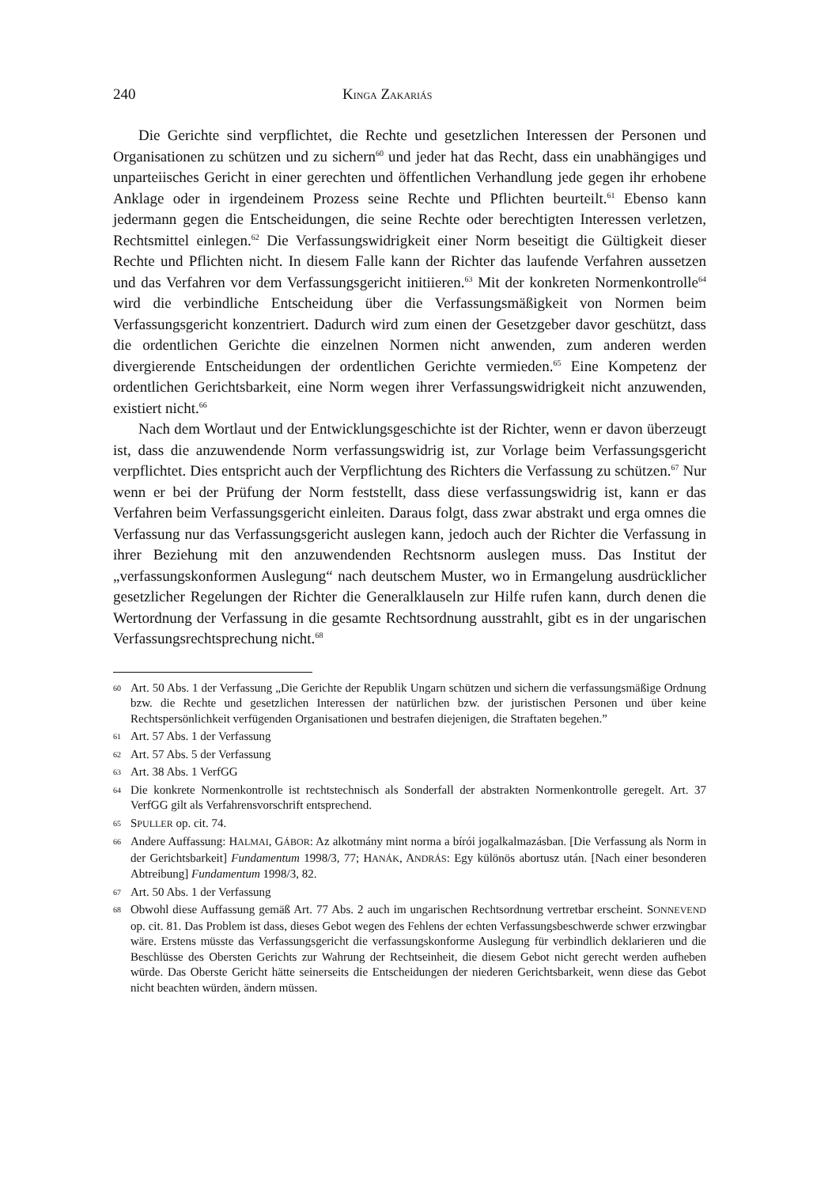240 KINGA ZAKARIÁS
Die Gerichte sind verpflichtet, die Rechte und gesetzlichen Interessen der Personen und Organisationen zu schützen und zu sichern<sup>60</sup> und jeder hat das Recht, dass ein unabhängiges und unparteiisches Gericht in einer gerechten und öffentlichen Verhandlung jede gegen ihr erhobene Anklage oder in irgendeinem Prozess seine Rechte und Pflichten beurteilt.<sup>61</sup> Ebenso kann jedermann gegen die Entscheidungen, die seine Rechte oder berechtigten Interessen verletzen, Rechtsmittel einlegen.<sup>62</sup> Die Verfassungswidrigkeit einer Norm beseitigt die Gültigkeit dieser Rechte und Pflichten nicht. In diesem Falle kann der Richter das laufende Verfahren aussetzen und das Verfahren vor dem Verfassungsgericht initiieren.<sup>63</sup> Mit der konkreten Normenkontrolle<sup>64</sup> wird die verbindliche Entscheidung über die Verfassungsmäßigkeit von Normen beim Verfassungsgericht konzentriert. Dadurch wird zum einen der Gesetzgeber davor geschützt, dass die ordentlichen Gerichte die einzelnen Normen nicht anwenden, zum anderen werden divergierende Entscheidungen der ordentlichen Gerichte vermieden.<sup>65</sup> Eine Kompetenz der ordentlichen Gerichtsbarkeit, eine Norm wegen ihrer Verfassungswidrigkeit nicht anzuwenden, existiert nicht.<sup>66</sup>
Nach dem Wortlaut und der Entwicklungsgeschichte ist der Richter, wenn er davon überzeugt ist, dass die anzuwendende Norm verfassungswidrig ist, zur Vorlage beim Verfassungsgericht verpflichtet. Dies entspricht auch der Verpflichtung des Richters die Verfassung zu schützen.<sup>67</sup> Nur wenn er bei der Prüfung der Norm feststellt, dass diese verfassungswidrig ist, kann er das Verfahren beim Verfassungsgericht einleiten. Daraus folgt, dass zwar abstrakt und erga omnes die Verfassung nur das Verfassungsgericht auslegen kann, jedoch auch der Richter die Verfassung in ihrer Beziehung mit den anzuwendenden Rechtsnorm auslegen muss. Das Institut der „verfassungskonformen Auslegung“ nach deutschem Muster, wo in Ermangelung ausdrücklicher gesetzlicher Regelungen der Richter die Generalklauseln zur Hilfe rufen kann, durch denen die Wertordnung der Verfassung in die gesamte Rechtsordnung ausstrahlt, gibt es in der ungarischen Verfassungsrechtsprechung nicht.<sup>68</sup>
60 Art. 50 Abs. 1 der Verfassung „Die Gerichte der Republik Ungarn schützen und sichern die verfassungsmäßige Ordnung bzw. die Rechte und gesetzlichen Interessen der natürlichen bzw. der juristischen Personen und über keine Rechtspersönlichkeit verfügenden Organisationen und bestrafen diejenigen, die Straftaten begehen.”
61 Art. 57 Abs. 1 der Verfassung
62 Art. 57 Abs. 5 der Verfassung
63 Art. 38 Abs. 1 VerfGG
64 Die konkrete Normenkontrolle ist rechtstechnisch als Sonderfall der abstrakten Normenkontrolle geregelt. Art. 37 VerfGG gilt als Verfahrensvorschrift entsprechend.
65 SPULLER op. cit. 74.
66 Andere Auffassung: HALMAI, GÁBOR: Az alkotmány mint norma a bírói jogalkalmazásban. [Die Verfassung als Norm in der Gerichtsbarkeit] Fundamentum 1998/3, 77; HANÁK, ANDRÁS: Egy különös abortusz után. [Nach einer besonderen Abtreibung] Fundamentum 1998/3, 82.
67 Art. 50 Abs. 1 der Verfassung
68 Obwohl diese Auffassung gemäß Art. 77 Abs. 2 auch im ungarischen Rechtsordnung vertretbar erscheint. SONNEVEND op. cit. 81. Das Problem ist dass, dieses Gebot wegen des Fehlens der echten Verfassungsbeschwerde schwer erzwingbar wäre. Erstens müsste das Verfassungsgericht die verfassungskonforme Auslegung für verbindlich deklarieren und die Beschlüsse des Obersten Gerichts zur Wahrung der Rechtseinheit, die diesem Gebot nicht gerecht werden aufheben würde. Das Oberste Gericht hätte seinerseits die Entscheidungen der niederen Gerichtsbarkeit, wenn diese das Gebot nicht beachten würden, ändern müssen.